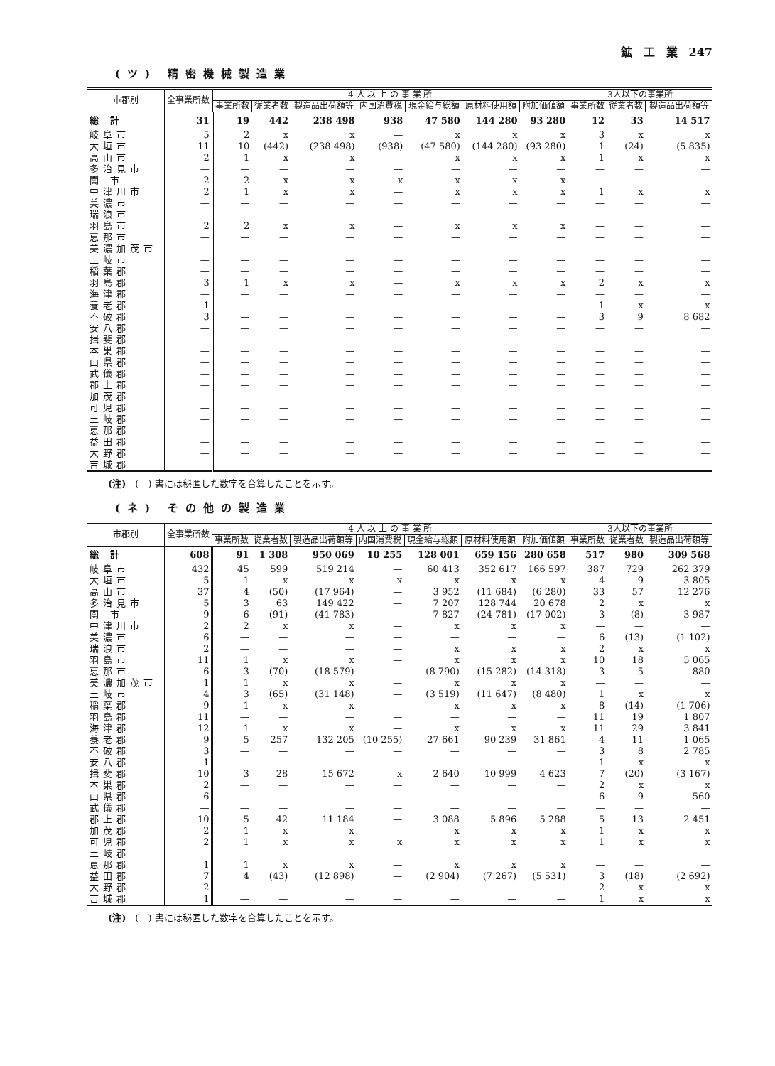鉱　工　業　247
(ツ) 精密機械製造業
| 市郡別 | 全事業所数 | 4 人 以 上 の 事 業 所 | | | | | | | 3人以下の事業所 | | |
| --- | --- | --- | --- | --- | --- | --- | --- | --- | --- | --- | --- |
| | | 事業所数 | 従業者数 | 製造品出荷額等 | 内国消費税 | 現金給与総額 | 原材料使用額 | 附加価値額 | 事業所数 | 従業者数 | 製造品出荷額等 |
| 総 計 | 31 | 19 | 442 | 238 498 | 938 | 47 580 | 144 280 | 93 280 | 12 | 33 | 14 517 |
| 岐阜市 | 5 | 2 | x | x | — | x | x | x | 3 | x | x |
| 大垣市 | 11 | 10 | (442) | (238 498) | (938) | (47 580) | (144 280) | (93 280) | 1 | (24) | (5 835) |
| 高山市 | 2 | 1 | x | x | — | x | x | x | 1 | x | x |
| 多治見市 | — | — | — | — | — | — | — | — | — | — | — |
| 関 市 | 2 | 2 | x | x | x | x | x | x | — | — | — |
| 中津川市 | 2 | 1 | x | x | — | x | x | x | 1 | x | x |
| 美濃市 | — | — | — | — | — | — | — | — | — | — | — |
| 瑞浪市 | — | — | — | — | — | — | — | — | — | — | — |
| 羽島市 | 2 | 2 | x | x | — | x | x | x | — | — | — |
| 恵那市 | — | — | — | — | — | — | — | — | — | — | — |
| 美濃加茂市 | — | — | — | — | — | — | — | — | — | — | — |
| 土岐市 | — | — | — | — | — | — | — | — | — | — | — |
| 稲葉郡 | — | — | — | — | — | — | — | — | — | — | — |
| 羽島郡 | 3 | 1 | x | x | — | x | x | x | 2 | x | x |
| 海津郡 | — | — | — | — | — | — | — | — | — | — | — |
| 養老郡 | 1 | — | — | — | — | — | — | — | 1 | x | x |
| 不破郡 | 3 | — | — | — | — | — | — | — | 3 | 9 | 8 682 |
| 安八郡 | — | — | — | — | — | — | — | — | — | — | — |
| 揖斐郡 | — | — | — | — | — | — | — | — | — | — | — |
| 本巣郡 | — | — | — | — | — | — | — | — | — | — | — |
| 山県郡 | — | — | — | — | — | — | — | — | — | — | — |
| 武儀郡 | — | — | — | — | — | — | — | — | — | — | — |
| 郡上郡 | — | — | — | — | — | — | — | — | — | — | — |
| 加茂郡 | — | — | — | — | — | — | — | — | — | — | — |
| 可児郡 | — | — | — | — | — | — | — | — | — | — | — |
| 土岐郡 | — | — | — | — | — | — | — | — | — | — | — |
| 恵那郡 | — | — | — | — | — | — | — | — | — | — | — |
| 益田郡 | — | — | — | — | — | — | — | — | — | — | — |
| 大野郡 | — | — | — | — | — | — | — | — | — | — | — |
| 吉城郡 | — | — | — | — | — | — | — | — | — | — | — |
(注)　(　) 書には秘匿した数字を合算したことを示す。
(ネ) その他の製造業
| 市郡別 | 全事業所数 | 4 人 以 上 の 事 業 所 | | | | | | | 3人以下の事業所 | | |
| --- | --- | --- | --- | --- | --- | --- | --- | --- | --- | --- | --- |
| | | 事業所数 | 従業者数 | 製造品出荷額等 | 内国消費税 | 現金給与総額 | 原材料使用額 | 附加価値額 | 事業所数 | 従業者数 | 製造品出荷額等 |
| 総 計 | 608 | 91 | 1 308 | 950 069 | 10 255 | 128 001 | 659 156 | 280 658 | 517 | 980 | 309 568 |
| 岐阜市 | 432 | 45 | 599 | 519 214 | — | 60 413 | 352 617 | 166 597 | 387 | 729 | 262 379 |
| 大垣市 | 5 | 1 | x | x | x | x | x | x | 4 | 9 | 3 805 |
| 高山市 | 37 | 4 | (50) | (17 964) | — | 3 952 | (11 684) | (6 280) | 33 | 57 | 12 276 |
| 多治見市 | 5 | 3 | 63 | 149 422 | — | 7 207 | 128 744 | 20 678 | 2 | x | x |
| 関 市 | 9 | 6 | (91) | (41 783) | — | 7 827 | (24 781) | (17 002) | 3 | (8) | 3 987 |
| 中津川市 | 2 | 2 | x | x | — | x | x | x | — | — | — |
| 美濃市 | 6 | — | — | — | — | — | — | — | 6 | (13) | (1 102) |
| 瑞浪市 | 2 | — | — | — | — | x | x | x | 2 | x | x |
| 羽島市 | 11 | 1 | x | x | — | x | x | x | 10 | 18 | 5 065 |
| 恵那市 | 6 | 3 | (70) | (18 579) | — | (8 790) | (15 282) | (14 318) | 3 | 5 | 880 |
| 美濃加茂市 | 1 | 1 | x | x | — | x | x | x | — | — | — |
| 土岐市 | 4 | 3 | (65) | (31 148) | — | (3 519) | (11 647) | (8 480) | 1 | x | x |
| 稲葉郡 | 9 | 1 | x | x | — | x | x | x | 8 | (14) | (1 706) |
| 羽島郡 | 11 | — | — | — | — | — | — | — | 11 | 19 | 1 807 |
| 海津郡 | 12 | 1 | x | x | — | x | x | x | 11 | 29 | 3 841 |
| 養老郡 | 9 | 5 | 257 | 132 205 | (10 255) | 27 661 | 90 239 | 31 861 | 4 | 11 | 1 065 |
| 不破郡 | 3 | — | — | — | — | — | — | — | 3 | 8 | 2 785 |
| 安八郡 | 1 | — | — | — | — | — | — | — | 1 | x | x |
| 揖斐郡 | 10 | 3 | 28 | 15 672 | x | 2 640 | 10 999 | 4 623 | 7 | (20) | (3 167) |
| 本巣郡 | 2 | — | — | — | — | — | — | — | 2 | x | x |
| 山県郡 | 6 | — | — | — | — | — | — | — | 6 | 9 | 560 |
| 武儀郡 | — | — | — | — | — | — | — | — | — | — | — |
| 郡上郡 | 10 | 5 | 42 | 11 184 | — | 3 088 | 5 896 | 5 288 | 5 | 13 | 2 451 |
| 加茂郡 | 2 | 1 | x | x | — | x | x | x | 1 | x | x |
| 可児郡 | 2 | 1 | x | x | x | x | x | x | 1 | x | x |
| 土岐郡 | — | — | — | — | — | — | — | — | — | — | — |
| 恵那郡 | 1 | 1 | x | x | — | x | x | x | — | — | — |
| 益田郡 | 7 | 4 | (43) | (12 898) | — | (2 904) | (7 267) | (5 531) | 3 | (18) | (2 692) |
| 大野郡 | 2 | — | — | — | — | — | — | — | 2 | x | x |
| 吉城郡 | 1 | — | — | — | — | — | — | — | 1 | x | x |
(注)　(　) 書には秘匿した数字を合算したことを示す。